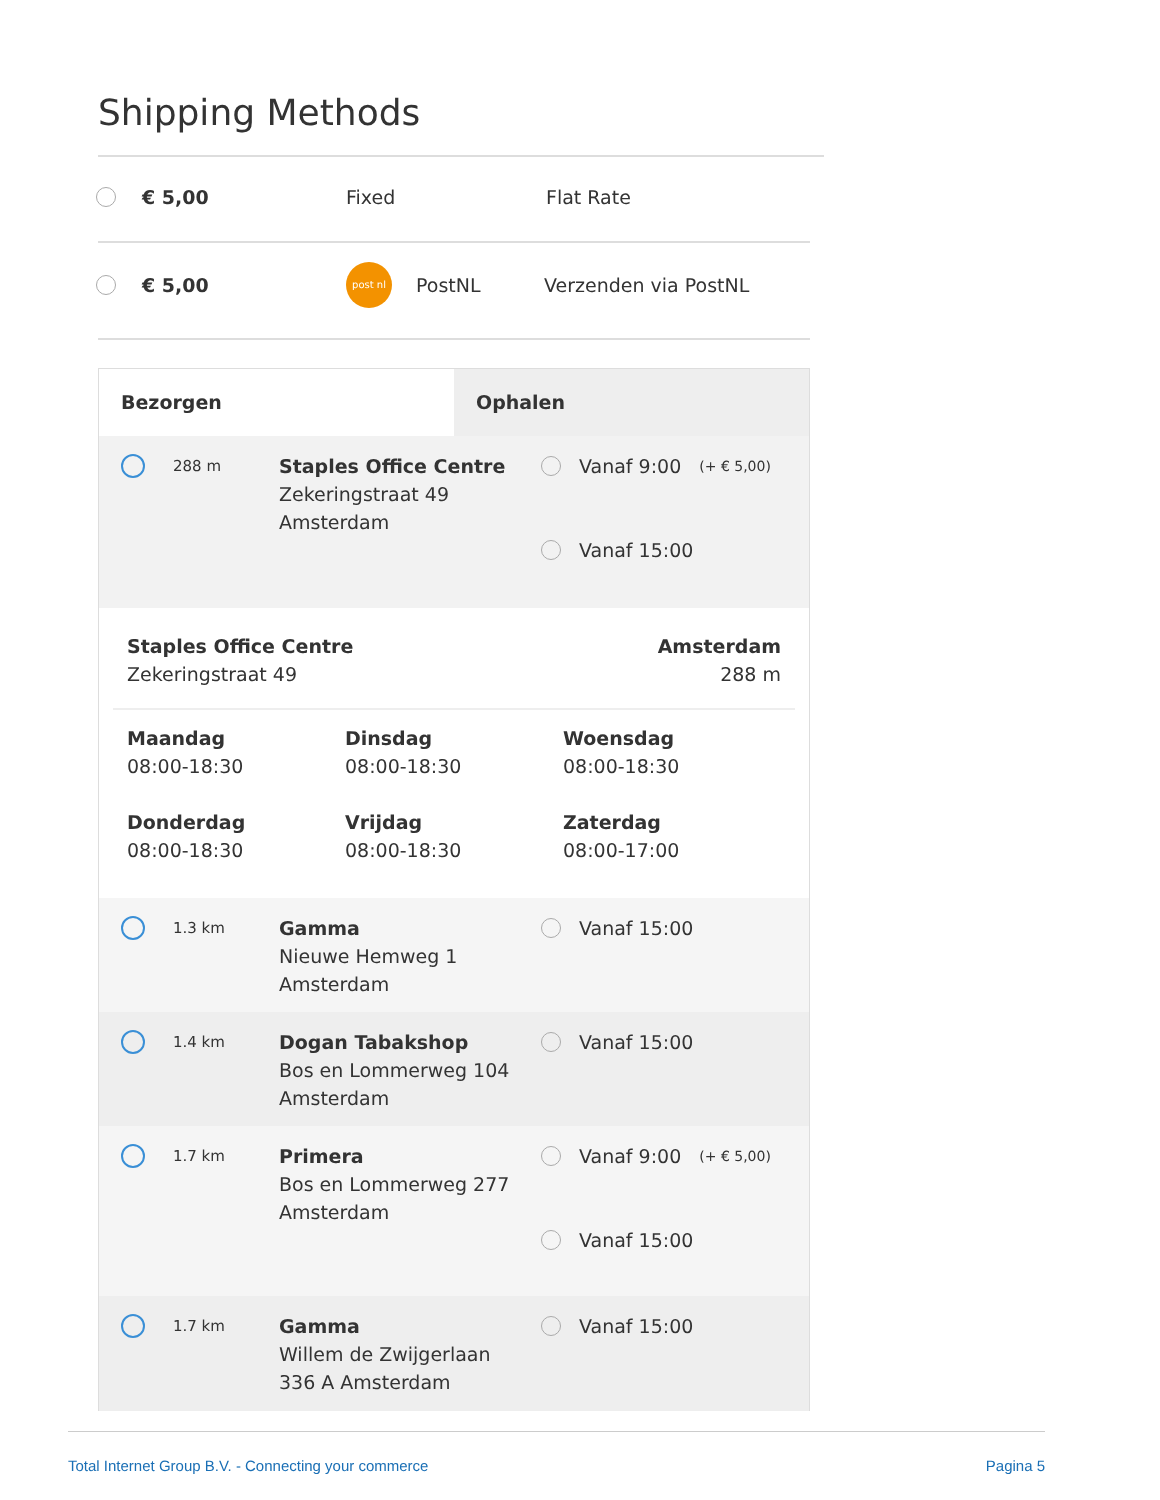Shipping Methods
€ 5,00 Fixed Flat Rate
€ 5,00 post nl PostNL Verzenden via PostNL
Bezorgen Ophalen
288 m Staples Office Centre
Zekeringstraat 49
Amsterdam
Vanaf 9:00 (+ € 5,00)
Vanaf 15:00
Staples Office Centre
Zekeringstraat 49 Amsterdam
288 m
Maandag
08:00-18:30
Dinsdag
08:00-18:30
Woensdag
08:00-18:30
Donderdag
08:00-18:30
Vrijdag
08:00-18:30
Zaterdag
08:00-17:00
1.3 km Gamma
Nieuwe Hemweg 1
Amsterdam
Vanaf 15:00
1.4 km Dogan Tabakshop
Bos en Lommerweg 104
Amsterdam
Vanaf 15:00
1.7 km Primera
Bos en Lommerweg 277
Amsterdam
Vanaf 9:00 (+ € 5,00)
Vanaf 15:00
1.7 km Gamma
Willem de Zwijgerlaan
336 A Amsterdam
Vanaf 15:00
Total Internet Group B.V. - Connecting your commerce
Pagina 5